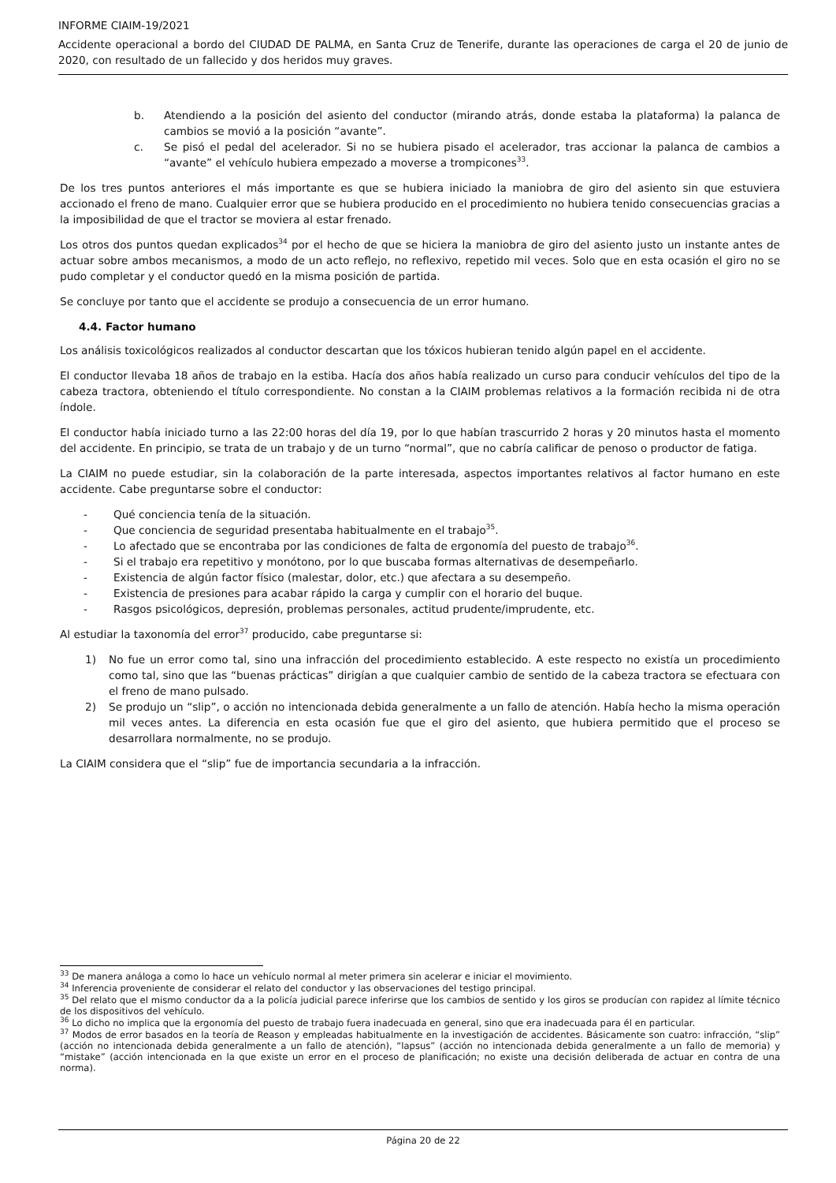INFORME CIAIM-19/2021
Accidente operacional a bordo del CIUDAD DE PALMA, en Santa Cruz de Tenerife, durante las operaciones de carga el 20 de junio de 2020, con resultado de un fallecido y dos heridos muy graves.
b. Atendiendo a la posición del asiento del conductor (mirando atrás, donde estaba la plataforma) la palanca de cambios se movió a la posición “avante”.
c. Se pisó el pedal del acelerador. Si no se hubiera pisado el acelerador, tras accionar la palanca de cambios a “avante” el vehículo hubiera empezado a moverse a trompicones<sup>33</sup>.
De los tres puntos anteriores el más importante es que se hubiera iniciado la maniobra de giro del asiento sin que estuviera accionado el freno de mano. Cualquier error que se hubiera producido en el procedimiento no hubiera tenido consecuencias gracias a la imposibilidad de que el tractor se moviera al estar frenado.
Los otros dos puntos quedan explicados<sup>34</sup> por el hecho de que se hiciera la maniobra de giro del asiento justo un instante antes de actuar sobre ambos mecanismos, a modo de un acto reflejo, no reflexivo, repetido mil veces. Solo que en esta ocasión el giro no se pudo completar y el conductor quedó en la misma posición de partida.
Se concluye por tanto que el accidente se produjo a consecuencia de un error humano.
4.4. Factor humano
Los análisis toxicológicos realizados al conductor descartan que los tóxicos hubieran tenido algún papel en el accidente.
El conductor llevaba 18 años de trabajo en la estiba. Hacía dos años había realizado un curso para conducir vehículos del tipo de la cabeza tractora, obteniendo el título correspondiente. No constan a la CIAIM problemas relativos a la formación recibida ni de otra índole.
El conductor había iniciado turno a las 22:00 horas del día 19, por lo que habían trascurrido 2 horas y 20 minutos hasta el momento del accidente. En principio, se trata de un trabajo y de un turno “normal”, que no cabría calificar de penoso o productor de fatiga.
La CIAIM no puede estudiar, sin la colaboración de la parte interesada, aspectos importantes relativos al factor humano en este accidente. Cabe preguntarse sobre el conductor:
- Qué conciencia tenía de la situación.
- Que conciencia de seguridad presentaba habitualmente en el trabajo<sup>35</sup>.
- Lo afectado que se encontraba por las condiciones de falta de ergonomía del puesto de trabajo<sup>36</sup>.
- Si el trabajo era repetitivo y monótono, por lo que buscaba formas alternativas de desempeñarlo.
- Existencia de algún factor físico (malestar, dolor, etc.) que afectara a su desempeño.
- Existencia de presiones para acabar rápido la carga y cumplir con el horario del buque.
- Rasgos psicológicos, depresión, problemas personales, actitud prudente/imprudente, etc.
Al estudiar la taxonomía del error<sup>37</sup> producido, cabe preguntarse si:
1) No fue un error como tal, sino una infracción del procedimiento establecido. A este respecto no existía un procedimiento como tal, sino que las “buenas prácticas” dirigían a que cualquier cambio de sentido de la cabeza tractora se efectuara con el freno de mano pulsado.
2) Se produjo un “slip”, o acción no intencionada debida generalmente a un fallo de atención. Había hecho la misma operación mil veces antes. La diferencia en esta ocasión fue que el giro del asiento, que hubiera permitido que el proceso se desarrollara normalmente, no se produjo.
La CIAIM considera que el “slip” fue de importancia secundaria a la infracción.
<sup>33</sup> De manera análoga a como lo hace un vehículo normal al meter primera sin acelerar e iniciar el movimiento.
<sup>34</sup> Inferencia proveniente de considerar el relato del conductor y las observaciones del testigo principal.
<sup>35</sup> Del relato que el mismo conductor da a la policía judicial parece inferirse que los cambios de sentido y los giros se producían con rapidez al límite técnico de los dispositivos del vehículo.
<sup>36</sup> Lo dicho no implica que la ergonomía del puesto de trabajo fuera inadecuada en general, sino que era inadecuada para él en particular.
<sup>37</sup> Modos de error basados en la teoría de Reason y empleadas habitualmente en la investigación de accidentes. Básicamente son cuatro: infracción, “slip” (acción no intencionada debida generalmente a un fallo de atención), “lapsus” (acción no intencionada debida generalmente a un fallo de memoria) y “mistake” (acción intencionada en la que existe un error en el proceso de planificación; no existe una decisión deliberada de actuar en contra de una norma).
Página 20 de 22